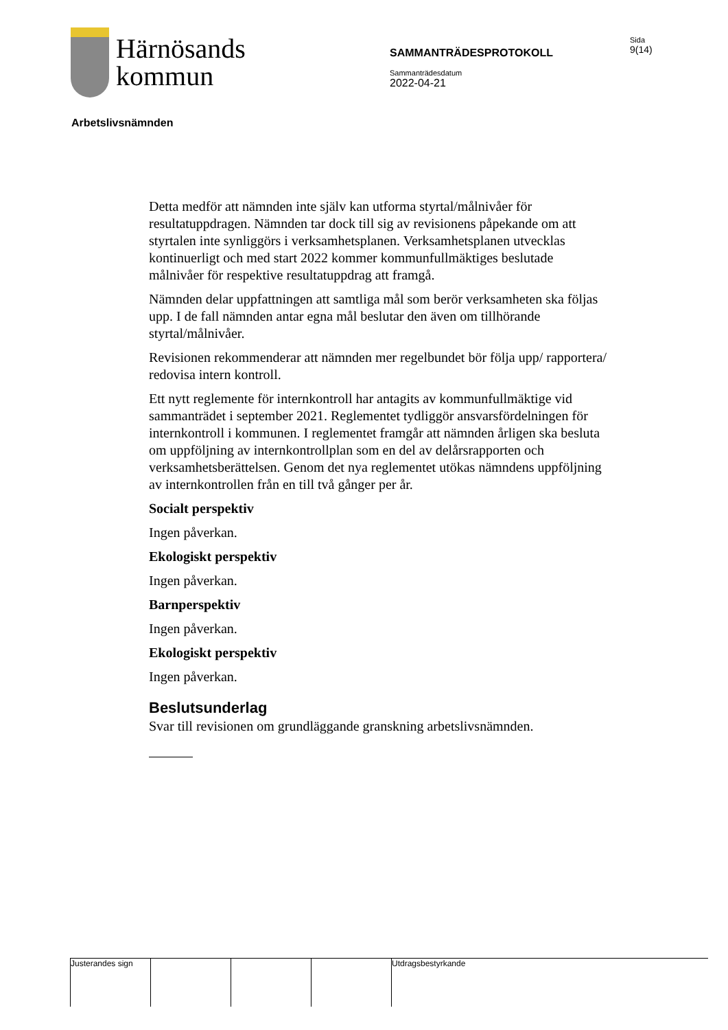Härnösands
kommun
SAMMANTRÄDESPROTOKOLL
Sammanträdesdatum
2022-04-21
Sida
9(14)
Arbetslivsnämnden
Detta medför att nämnden inte själv kan utforma styrtal/målnivåer för resultatuppdragen. Nämnden tar dock till sig av revisionens påpekande om att styrtalen inte synliggörs i verksamhetsplanen. Verksamhetsplanen utvecklas kontinuerligt och med start 2022 kommer kommunfullmäktiges beslutade målnivåer för respektive resultatuppdrag att framgå.
Nämnden delar uppfattningen att samtliga mål som berör verksamheten ska följas upp. I de fall nämnden antar egna mål beslutar den även om tillhörande styrtal/målnivåer.
Revisionen rekommenderar att nämnden mer regelbundet bör följa upp/ rapportera/ redovisa intern kontroll.
Ett nytt reglemente för internkontroll har antagits av kommunfullmäktige vid sammanträdet i september 2021. Reglementet tydliggör ansvarsfördelningen för internkontroll i kommunen. I reglementet framgår att nämnden årligen ska besluta om uppföljning av internkontrollplan som en del av delårsrapporten och verksamhetsberättelsen. Genom det nya reglementet utökas nämndens uppföljning av internkontrollen från en till två gånger per år.
Socialt perspektiv
Ingen påverkan.
Ekologiskt perspektiv
Ingen påverkan.
Barnperspektiv
Ingen påverkan.
Ekologiskt perspektiv
Ingen påverkan.
Beslutsunderlag
Svar till revisionen om grundläggande granskning arbetslivsnämnden.
Justerandes sign Utdragsbestyrkande